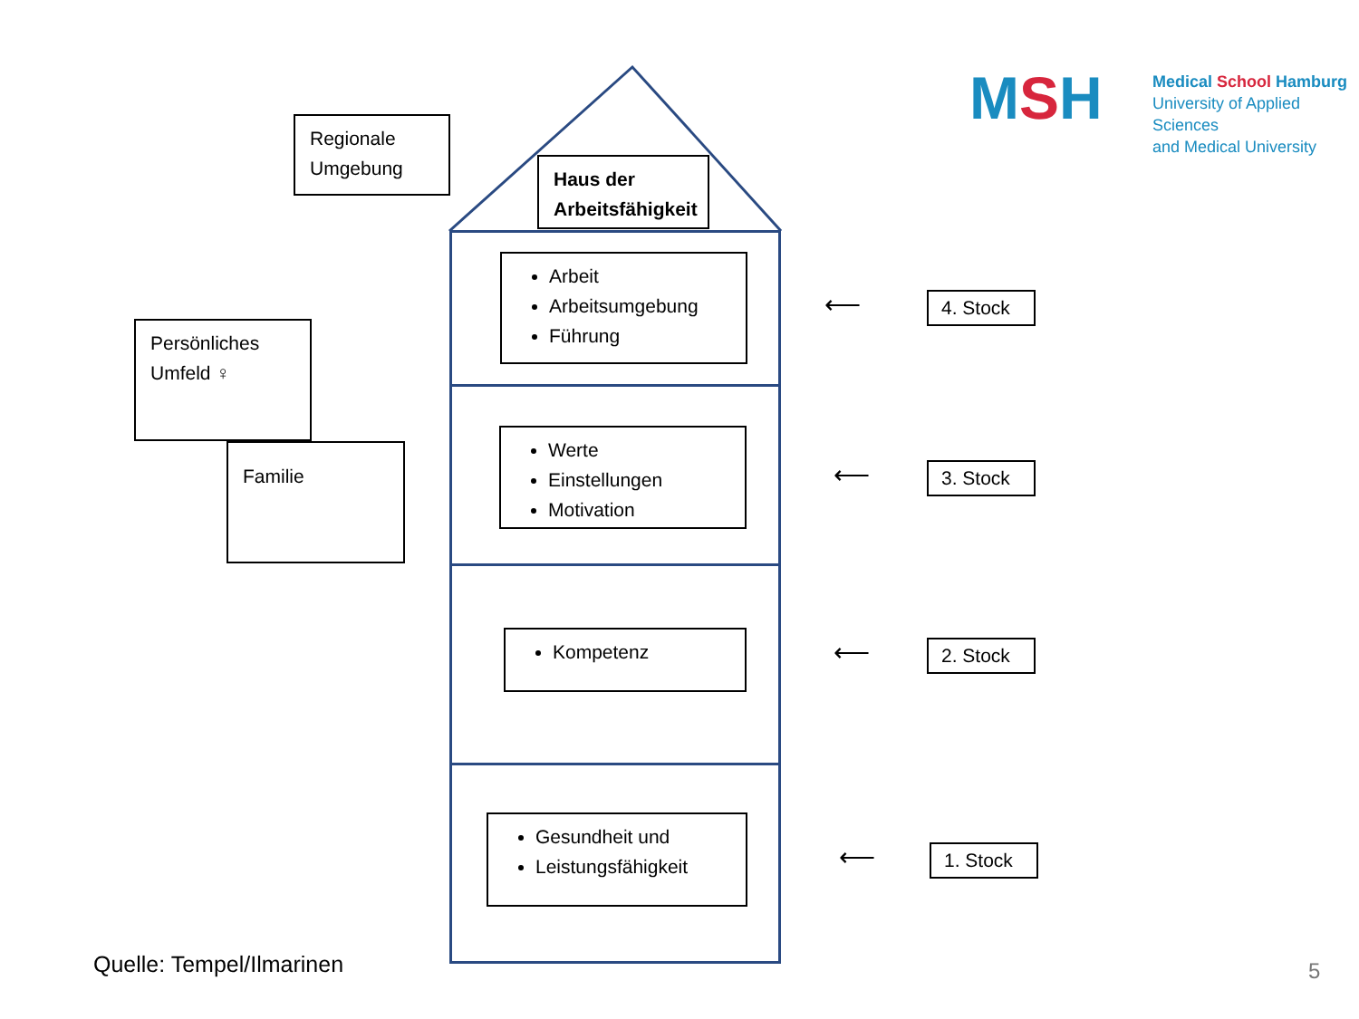MSH
Medical School Hamburg
University of Applied Sciences
and Medical University
Regionale
Umgebung
Haus der
Arbeitsfähigkeit
Persönliches
Umfeld ♀
Familie
Arbeit
Arbeitsumgebung
Führung
Werte
Einstellungen
Motivation
Kompetenz
Gesundheit und
Leistungsfähigkeit
⟵
4. Stock
⟵
3. Stock
⟵
2. Stock
⟵
1. Stock
Quelle: Tempel/Ilmarinen 5